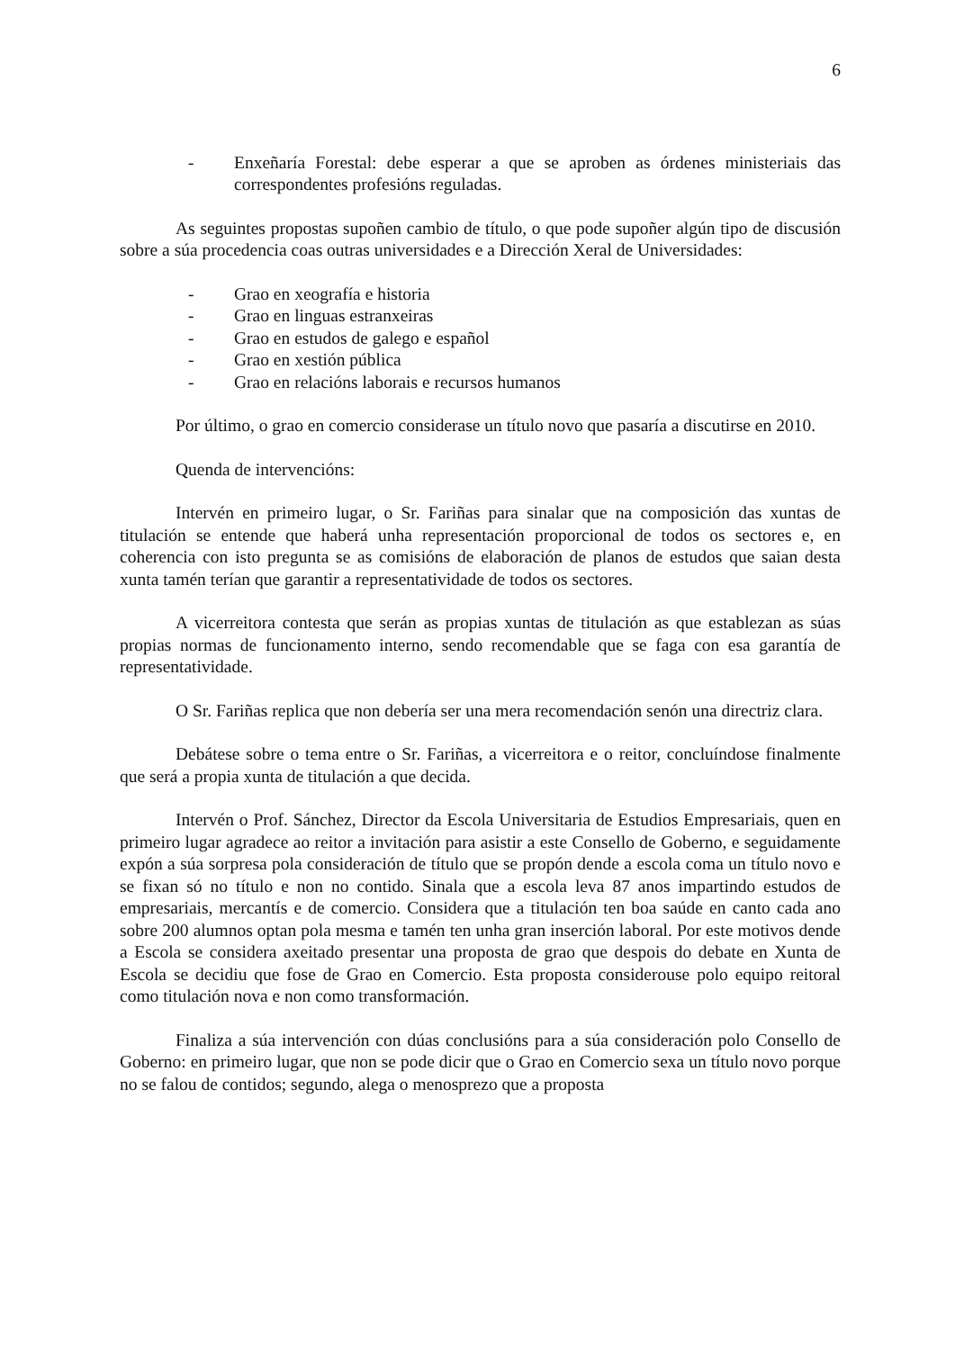6
- Enxeñaría Forestal: debe esperar a que se aproben as órdenes ministeriais das correspondentes profesións reguladas.
As seguintes propostas supoñen cambio de título, o que pode supoñer algún tipo de discusión sobre a súa procedencia coas outras universidades e a Dirección Xeral de Universidades:
- Grao en xeografía e historia
- Grao en linguas estranxeiras
- Grao en estudos de galego e español
- Grao en xestión pública
- Grao en relacións laborais e recursos humanos
Por último, o grao en comercio considerase un título novo que pasaría a discutirse en 2010.
Quenda de intervencións:
Intervén en primeiro lugar, o Sr. Fariñas para sinalar que na composición das xuntas de titulación se entende que haberá unha representación proporcional de todos os sectores e, en coherencia con isto pregunta se as comisións de elaboración de planos de estudos que saian desta xunta tamén terían que garantir a representatividade de todos os sectores.
A vicerreitora contesta que serán as propias xuntas de titulación as que establezan as súas propias normas de funcionamento interno, sendo recomendable que se faga con esa garantía de representatividade.
O Sr. Fariñas replica que non debería ser una mera recomendación senón una directriz clara.
Debátese sobre o tema entre o Sr. Fariñas, a vicerreitora e o reitor, concluíndose finalmente que será a propia xunta de titulación a que decida.
Intervén o Prof. Sánchez, Director da Escola Universitaria de Estudios Empresariais, quen en primeiro lugar agradece ao reitor a invitación para asistir a este Consello de Goberno, e seguidamente expón a súa sorpresa pola consideración de título que se propón dende a escola coma un título novo e se fixan só no título e non no contido. Sinala que a escola leva 87 anos impartindo estudos de empresariais, mercantís e de comercio. Considera que a titulación ten boa saúde en canto cada ano sobre 200 alumnos optan pola mesma e tamén ten unha gran inserción laboral. Por este motivos dende a Escola se considera axeitado presentar una proposta de grao que despois do debate en Xunta de Escola se decidiu que fose de Grao en Comercio. Esta proposta considerouse polo equipo reitoral como titulación nova e non como transformación.
Finaliza a súa intervención con dúas conclusións para a súa consideración polo Consello de Goberno: en primeiro lugar, que non se pode dicir que o Grao en Comercio sexa un título novo porque no se falou de contidos; segundo, alega o menosprezo que a proposta